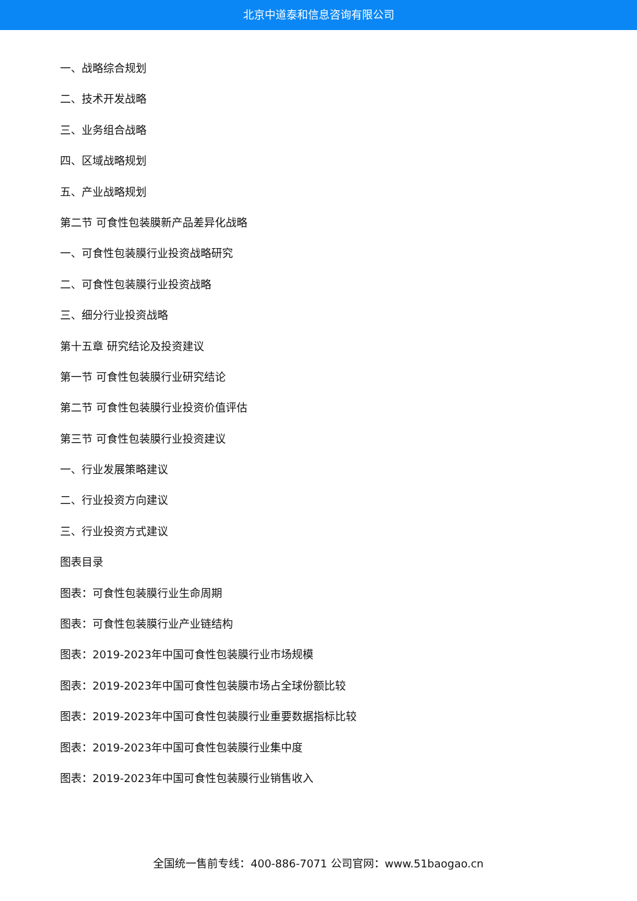北京中道泰和信息咨询有限公司
一、战略综合规划
二、技术开发战略
三、业务组合战略
四、区域战略规划
五、产业战略规划
第二节 可食性包装膜新产品差异化战略
一、可食性包装膜行业投资战略研究
二、可食性包装膜行业投资战略
三、细分行业投资战略
第十五章 研究结论及投资建议
第一节 可食性包装膜行业研究结论
第二节 可食性包装膜行业投资价值评估
第三节 可食性包装膜行业投资建议
一、行业发展策略建议
二、行业投资方向建议
三、行业投资方式建议
图表目录
图表：可食性包装膜行业生命周期
图表：可食性包装膜行业产业链结构
图表：2019-2023年中国可食性包装膜行业市场规模
图表：2019-2023年中国可食性包装膜市场占全球份额比较
图表：2019-2023年中国可食性包装膜行业重要数据指标比较
图表：2019-2023年中国可食性包装膜行业集中度
图表：2019-2023年中国可食性包装膜行业销售收入
全国统一售前专线：400-886-7071 公司官网：www.51baogao.cn